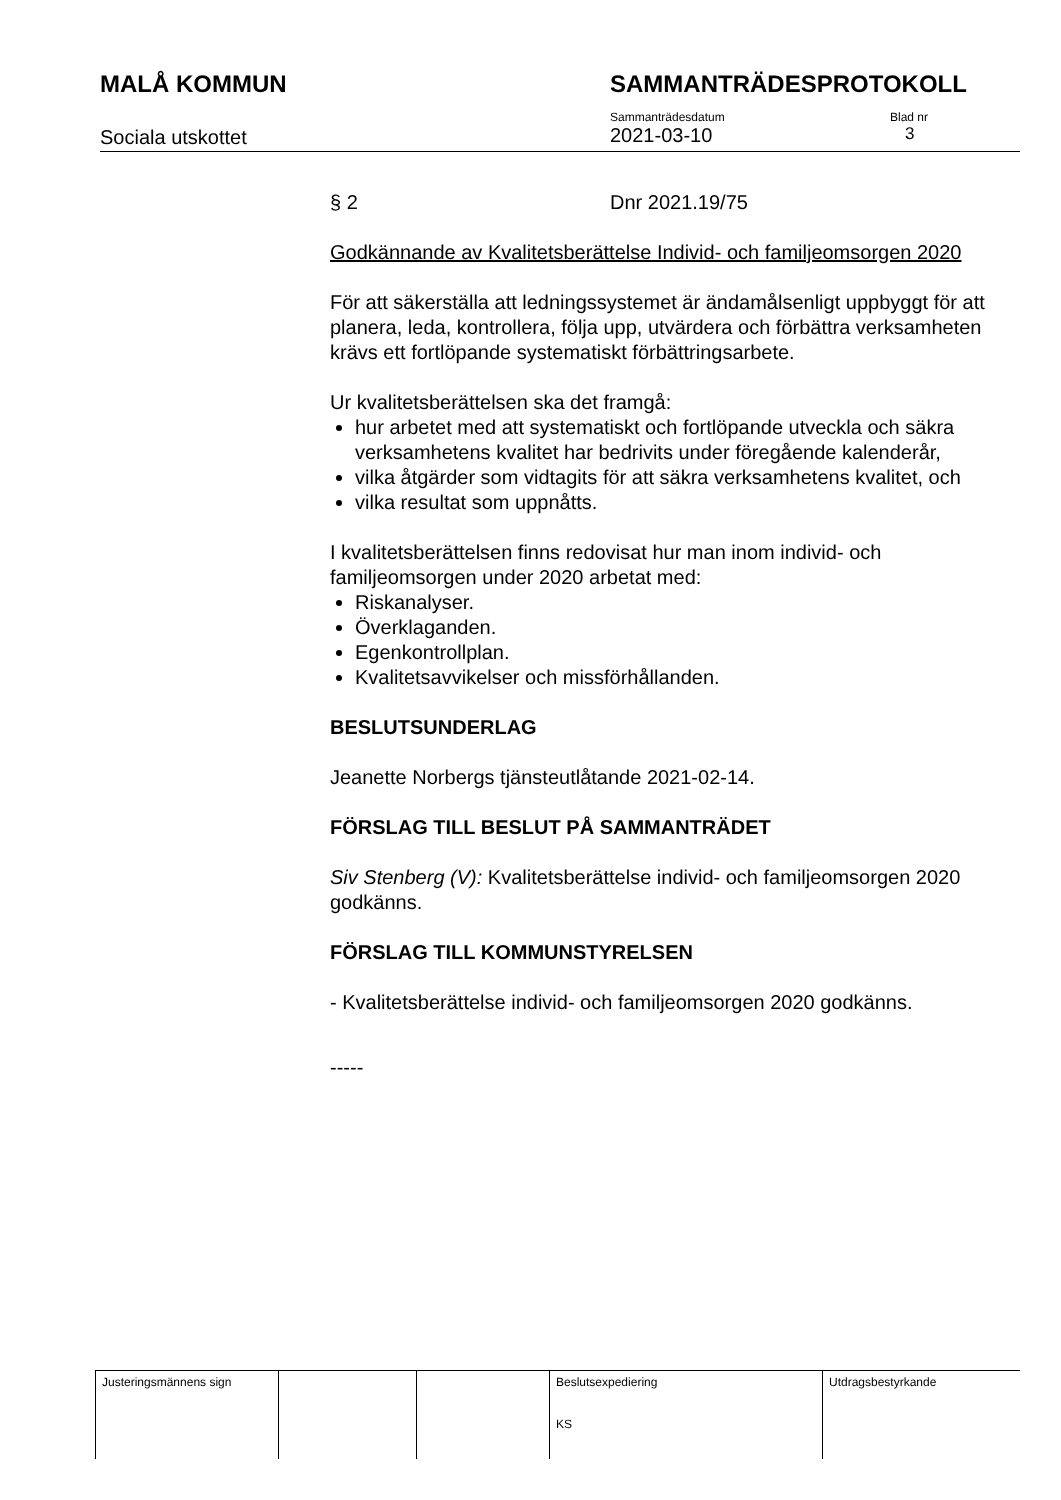MALÅ KOMMUN SAMMANTRÄDESPROTOKOLL
Sociala utskottet
Sammanträdesdatum
2021-03-10
Blad nr
3
§ 2 Dnr 2021.19/75
Godkännande av Kvalitetsberättelse Individ- och familjeomsorgen 2020
För att säkerställa att ledningssystemet är ändamålsenligt uppbyggt för att planera, leda, kontrollera, följa upp, utvärdera och förbättra verksamheten krävs ett fortlöpande systematiskt förbättringsarbete.
Ur kvalitetsberättelsen ska det framgå:
hur arbetet med att systematiskt och fortlöpande utveckla och säkra verksamhetens kvalitet har bedrivits under föregående kalenderår,
vilka åtgärder som vidtagits för att säkra verksamhetens kvalitet, och
vilka resultat som uppnåtts.
I kvalitetsberättelsen finns redovisat hur man inom individ- och familjeomsorgen under 2020 arbetat med:
Riskanalyser.
Överklaganden.
Egenkontrollplan.
Kvalitetsavvikelser och missförhållanden.
BESLUTSUNDERLAG
Jeanette Norbergs tjänsteutlåtande 2021-02-14.
FÖRSLAG TILL BESLUT PÅ SAMMANTRÄDET
Siv Stenberg (V): Kvalitetsberättelse individ- och familjeomsorgen 2020 godkänns.
FÖRSLAG TILL KOMMUNSTYRELSEN
- Kvalitetsberättelse individ- och familjeomsorgen 2020 godkänns.
-----
| Justeringsmännens sign | | | Beslutsexpediering KS | Utdragsbestyrkande |